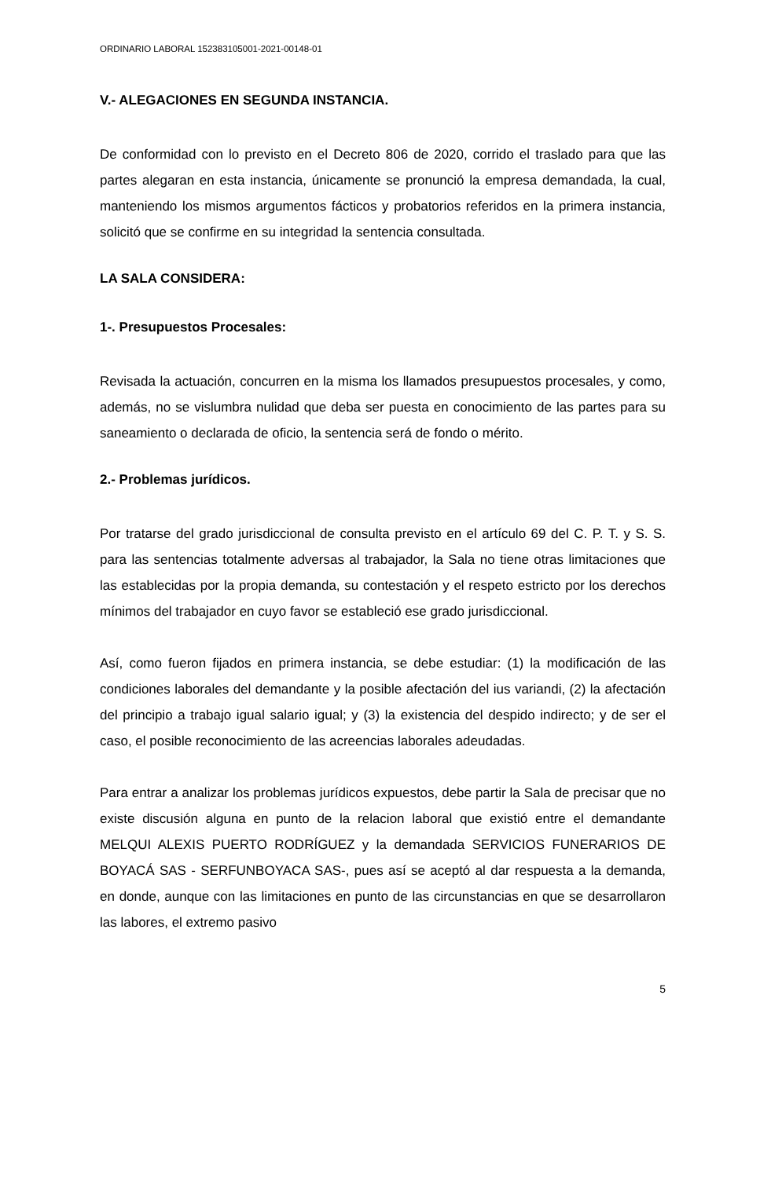ORDINARIO LABORAL 152383105001-2021-00148-01
V.- ALEGACIONES EN SEGUNDA INSTANCIA.
De conformidad con lo previsto en el Decreto 806 de 2020, corrido el traslado para que las partes alegaran en esta instancia, únicamente se pronunció la empresa demandada, la cual, manteniendo los mismos argumentos fácticos y probatorios referidos en la primera instancia, solicitó que se confirme en su integridad la sentencia consultada.
LA SALA CONSIDERA:
1-. Presupuestos Procesales:
Revisada la actuación, concurren en la misma los llamados presupuestos procesales, y como, además, no se vislumbra nulidad que deba ser puesta en conocimiento de las partes para su saneamiento o declarada de oficio, la sentencia será de fondo o mérito.
2.- Problemas jurídicos.
Por tratarse del grado jurisdiccional de consulta previsto en el artículo 69 del C. P. T. y S. S. para las sentencias totalmente adversas al trabajador, la Sala no tiene otras limitaciones que las establecidas por la propia demanda, su contestación y el respeto estricto por los derechos mínimos del trabajador en cuyo favor se estableció ese grado jurisdiccional.
Así, como fueron fijados en primera instancia, se debe estudiar: (1) la modificación de las condiciones laborales del demandante y la posible afectación del ius variandi, (2) la afectación del principio a trabajo igual salario igual; y (3) la existencia del despido indirecto; y de ser el caso, el posible reconocimiento de las acreencias laborales adeudadas.
Para entrar a analizar los problemas jurídicos expuestos, debe partir la Sala de precisar que no existe discusión alguna en punto de la relacion laboral que existió entre el demandante MELQUI ALEXIS PUERTO RODRÍGUEZ y la demandada SERVICIOS FUNERARIOS DE BOYACÁ SAS - SERFUNBOYACA SAS-, pues así se aceptó al dar respuesta a la demanda, en donde, aunque con las limitaciones en punto de las circunstancias en que se desarrollaron las labores, el extremo pasivo
5